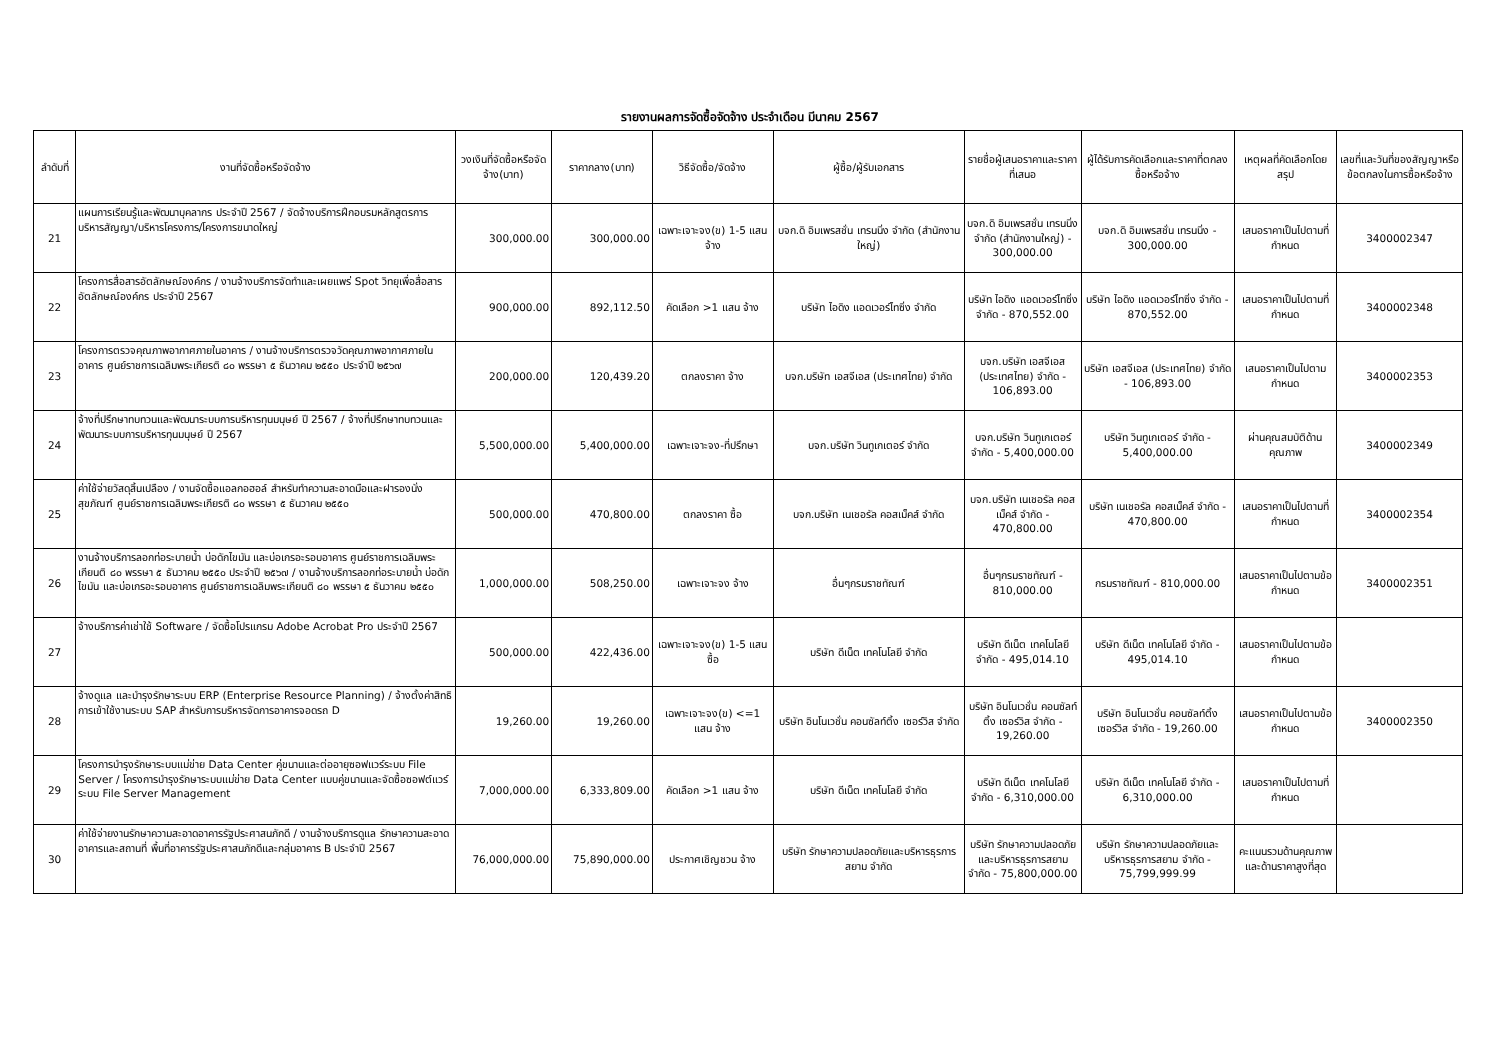รายงานผลการจัดซื้อจัดจ้าง ประจำเดือน มีนาคม 2567
| ลำดับที่ | งานที่จัดซื้อหรือจัดจ้าง | วงเงินที่จัดซื้อหรือจัดจ้าง(บาท) | ราคากลาง(บาท) | วิธีจัดซื้อ/จัดจ้าง | ผู้ซื้อ/ผู้รับเอกสาร | รายชื่อผู้เสนอราคาและราคาที่เสนอ | ผู้ได้รับการคัดเลือกและราคาที่ตกลงซื้อหรือจ้าง | เหตุผลที่คัดเลือกโดยสรุป | เลขที่และวันที่ของสัญญาหรือข้อตกลงในการซื้อหรือจ้าง |
| --- | --- | --- | --- | --- | --- | --- | --- | --- | --- |
| 21 | แผนการเรียนรู้และพัฒนาบุคลากร ประจำปี 2567 / จัดจ้างบริการฝึกอบรมหลักสูตรการบริหารสัญญา/บริหารโครงการ/โครงการขนาดใหญ่ | 300,000.00 | 300,000.00 | เฉพาะเจาะจง(ข) 1-5 แสน จ้าง | บจก.ดิ อิมเพรสชั่น เทรนนิ่ง จำกัด (สำนักงานใหญ่) | บจก.ดิ อิมเพรสชั่น เทรนนิ่ง จำกัด (สำนักงานใหญ่) - 300,000.00 | บจก.ดิ อิมเพรสชั่น เทรนนิ่ง - 300,000.00 | เสนอราคาเป็นไปตามที่กำหนด | 3400002347 |
| 22 | โครงการสื่อสารอัตลักษณ์องค์กร / งานจ้างบริการจัดทำและเผยแพร่ Spot วิทยุเพื่อสื่อสารอัตลักษณ์องค์กร ประจำปี 2567 | 900,000.00 | 892,112.50 | คัดเลือก >1 แสน จ้าง | บริษัท ไอดิง แอดเวอร์ไทซิ่ง จำกัด | บริษัท ไอดิง แอดเวอร์ไทซิ่ง จำกัด - 870,552.00 | บริษัท ไอดิง แอดเวอร์ไทซิ่ง จำกัด - 870,552.00 | เสนอราคาเป็นไปตามที่กำหนด | 3400002348 |
| 23 | โครงการตรวจคุณภาพอากาศภายในอาคาร / งานจ้างบริการตรวจวัดคุณภาพอากาศภายในอาคาร ศูนย์ราชการเฉลิมพระเกียรติ ๘๐ พรรษา ๕ ธันวาคม ๒๕๕๐ ประจำปี ๒๕๖๗ | 200,000.00 | 120,439.20 | ตกลงราคา จ้าง | บจก.บริษัท เอสจีเอส (ประเทศไทย) จำกัด | บจก.บริษัท เอสจีเอส (ประเทศไทย) จำกัด - 106,893.00 | บริษัท เอสจีเอส (ประเทศไทย) จำกัด - 106,893.00 | เสนอราคาเป็นไปตามกำหนด | 3400002353 |
| 24 | จ้างที่ปรึกษาทบทวนและพัฒนาระบบการบริหารทุนมนุษย์ ปี 2567 / จ้างที่ปรึกษาทบทวนและพัฒนาระบบการบริหารทุนมนุษย์ ปี 2567 | 5,500,000.00 | 5,400,000.00 | เฉพาะเจาะจง-ที่ปรึกษา | บจก.บริษัท วินทูเกเตอร์ จำกัด | บจก.บริษัท วินทูเกเตอร์ จำกัด - 5,400,000.00 | บริษัท วินทูเกเตอร์ จำกัด - 5,400,000.00 | ผ่านคุณสมบัติด้านคุณภาพ | 3400002349 |
| 25 | ค่าใช้จ่ายวัสดุสิ้นเปลือง / งานจัดซื้อแอลกอฮอล์ สำหรับทำความสะอาดมือและฝารองนั่งสุขภัณฑ์ ศูนย์ราชการเฉลิมพระเกียรติ ๘๐ พรรษา ๕ ธันวาคม ๒๕๕๐ | 500,000.00 | 470,800.00 | ตกลงราคา ซื้อ | บจก.บริษัท เนเชอรัล คอสเม็คส์ จำกัด | บจก.บริษัท เนเชอรัล คอสเม็คส์ จำกัด - 470,800.00 | บริษัท เนเชอรัล คอสเม็คส์ จำกัด - 470,800.00 | เสนอราคาเป็นไปตามที่กำหนด | 3400002354 |
| 26 | งานจ้างบริการลอกท่อระบายน้ำ บ่อดักไขมัน และบ่อเกรอะรอบอาคาร ศูนย์ราชการเฉลิมพระเกียนติ ๘๐ พรรษา ๕ ธันวาคม ๒๕๕๐ ประจำปี ๒๕๖๗ / งานจ้างบริการลอกท่อระบายน้ำ บ่อดักไขมัน และบ่อเกรอะรอบอาคาร ศูนย์ราชการเฉลิมพระเกียนติ ๘๐ พรรษา ๕ ธันวาคม ๒๕๕๐ | 1,000,000.00 | 508,250.00 | เฉพาะเจาะจง จ้าง | อื่นๆกรมราชทัณฑ์ | อื่นๆกรมราชทัณฑ์ - 810,000.00 | กรมราชทัณฑ์ - 810,000.00 | เสนอราคาเป็นไปตามข้อกำหนด | 3400002351 |
| 27 | จ้างบริการค่าเช่าใช้ Software / จัดซื้อโปรแกรม Adobe Acrobat Pro ประจำปี 2567 | 500,000.00 | 422,436.00 | เฉพาะเจาะจง(ข) 1-5 แสน ซื้อ | บริษัท ดีเน็ต เทคโนโลยี จำกัด | บริษัท ดีเน็ต เทคโนโลยี จำกัด - 495,014.10 | บริษัท ดีเน็ต เทคโนโลยี จำกัด - 495,014.10 | เสนอราคาเป็นไปตามข้อกำหนด | |
| 28 | จ้างดูแล และบำรุงรักษาระบบ ERP (Enterprise Resource Planning) / จ้างตั้งค่าสิทธิการเข้าใช้งานระบบ SAP สำหรับการบริหารจัดการอาคารจอดรถ D | 19,260.00 | 19,260.00 | เฉพาะเจาะจง(ข) <=1 แสน จ้าง | บริษัท อินโนเวชั่น คอนซัลท์ติ้ง เซอร์วิส จำกัด | บริษัท อินโนเวชั่น คอนซัลท์ติ้ง เซอร์วิส จำกัด - 19,260.00 | บริษัท อินโนเวชั่น คอนซัลท์ติ้ง เซอร์วิส จำกัด - 19,260.00 | เสนอราคาเป็นไปตามข้อกำหนด | 3400002350 |
| 29 | โครงการบำรุงรักษาระบบแม่ข่าย Data Center คู่ขนานและต่ออายุซอฟแวร์ระบบ File Server / โครงการบำรุงรักษาระบบแม่ข่าย Data Center แบบคู่ขนานและจัดซื้อซอฟต์แวร์ระบบ File Server Management | 7,000,000.00 | 6,333,809.00 | คัดเลือก >1 แสน จ้าง | บริษัท ดีเน็ต เทคโนโลยี จำกัด | บริษัท ดีเน็ต เทคโนโลยี จำกัด - 6,310,000.00 | บริษัท ดีเน็ต เทคโนโลยี จำกัด - 6,310,000.00 | เสนอราคาเป็นไปตามที่กำหนด | |
| 30 | ค่าใช้จ่ายงานรักษาความสะอาดอาคารรัฐประศาสนภักดี / งานจ้างบริการดูแล รักษาความสะอาดอาคารและสถานที่ พื้นที่อาคารรัฐประศาสนภักดีและกลุ่มอาคาร B ประจำปี 2567 | 76,000,000.00 | 75,890,000.00 | ประกาศเชิญชวน จ้าง | บริษัท รักษาความปลอดภัยและบริหารธุรการสยาม จำกัด | บริษัท รักษาความปลอดภัยและบริหารธุรการสยาม จำกัด - 75,800,000.00 | บริษัท รักษาความปลอดภัยและบริหารธุรการสยาม จำกัด - 75,799,999.99 | คะแนนรวมด้านคุณภาพและด้านราคาสูงที่สุด | |